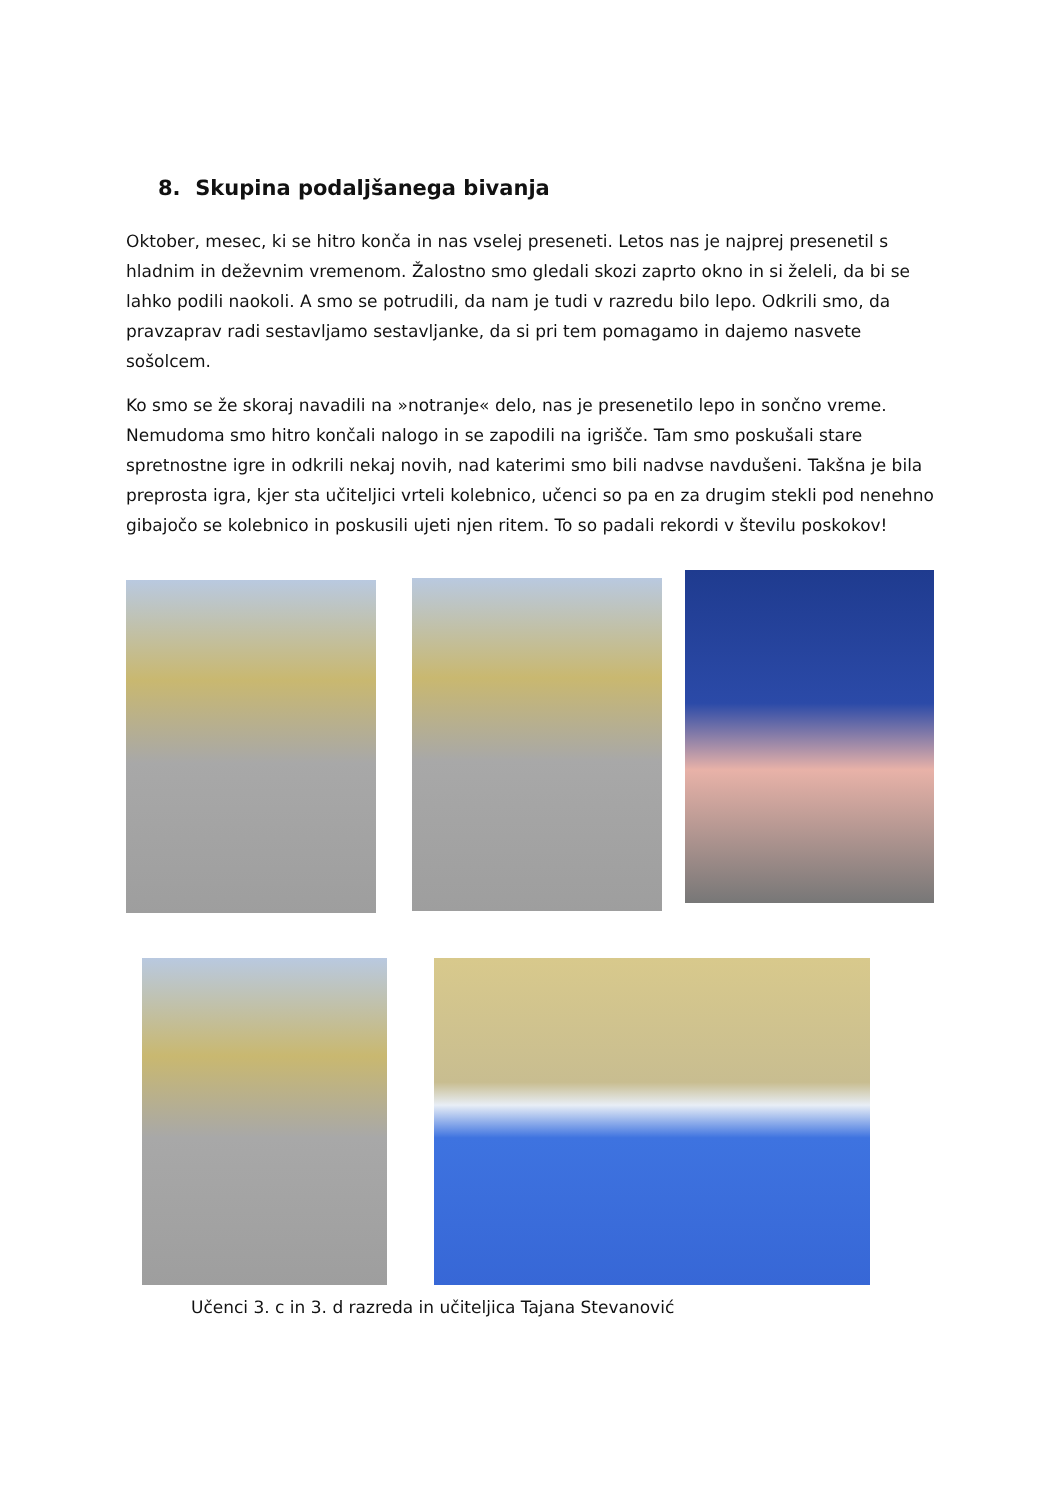8. Skupina podaljšanega bivanja
Oktober, mesec, ki se hitro konča in nas vselej preseneti. Letos nas je najprej presenetil s hladnim in deževnim vremenom. Žalostno smo gledali skozi zaprto okno in si želeli, da bi se lahko podili naokoli. A smo se potrudili, da nam je tudi v razredu bilo lepo. Odkrili smo, da pravzaprav radi sestavljamo sestavljanke, da si pri tem pomagamo in dajemo nasvete sošolcem.
Ko smo se že skoraj navadili na »notranje« delo, nas je presenetilo lepo in sončno vreme. Nemudoma smo hitro končali nalogo in se zapodili na igrišče. Tam smo poskušali stare spretnostne igre in odkrili nekaj novih, nad katerimi smo bili nadvse navdušeni. Takšna je bila preprosta igra, kjer sta učiteljici vrteli kolebnico, učenci so pa en za drugim stekli pod nenehno gibajočo se kolebnico in poskusili ujeti njen ritem. To so padali rekordi v številu poskokov!
Učenci 3. c in 3. d razreda in učiteljica Tajana Stevanović